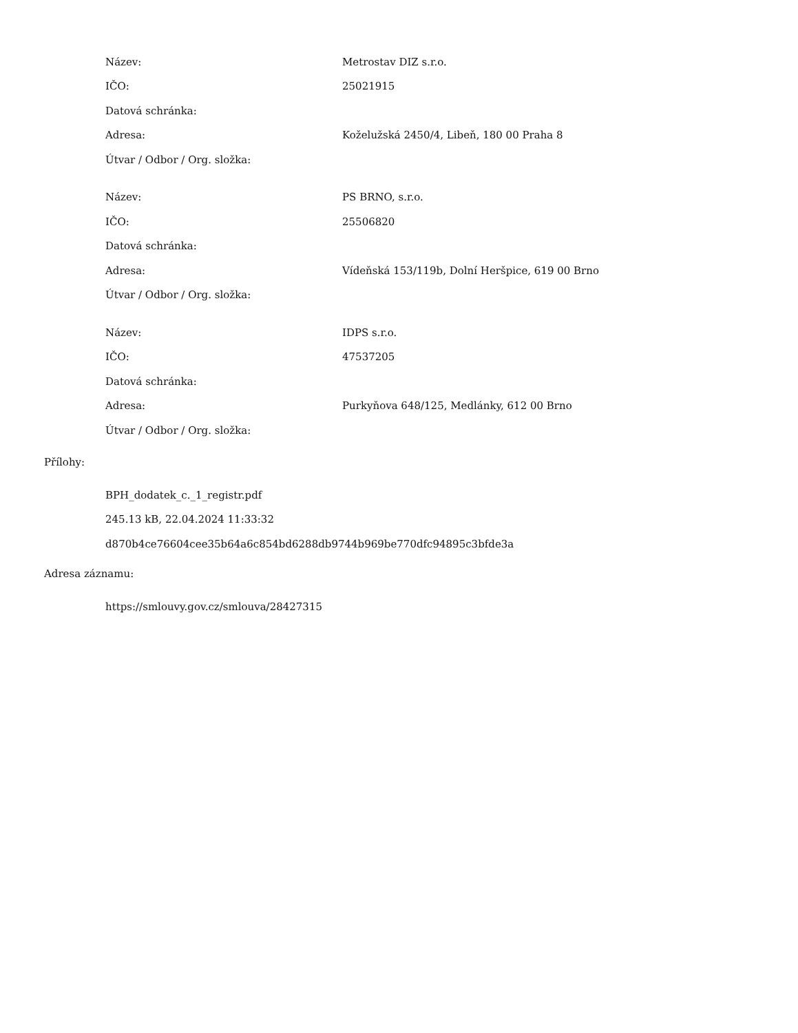| Název: | Metrostav DIZ s.r.o. |
| IČO: | 25021915 |
| Datová schránka: | |
| Adresa: | Koželužská 2450/4, Libeň, 180 00 Praha 8 |
| Útvar / Odbor / Org. složka: | |
| Název: | PS BRNO, s.r.o. |
| IČO: | 25506820 |
| Datová schránka: | |
| Adresa: | Vídeňská 153/119b, Dolní Heršpice, 619 00 Brno |
| Útvar / Odbor / Org. složka: | |
| Název: | IDPS s.r.o. |
| IČO: | 47537205 |
| Datová schránka: | |
| Adresa: | Purkyňova 648/125, Medlánky, 612 00 Brno |
| Útvar / Odbor / Org. složka: | |
Přílohy:
BPH_dodatek_c._1_registr.pdf
245.13 kB, 22.04.2024 11:33:32
d870b4ce76604cee35b64a6c854bd6288db9744b969be770dfc94895c3bfde3a
Adresa záznamu:
https://smlouvy.gov.cz/smlouva/28427315